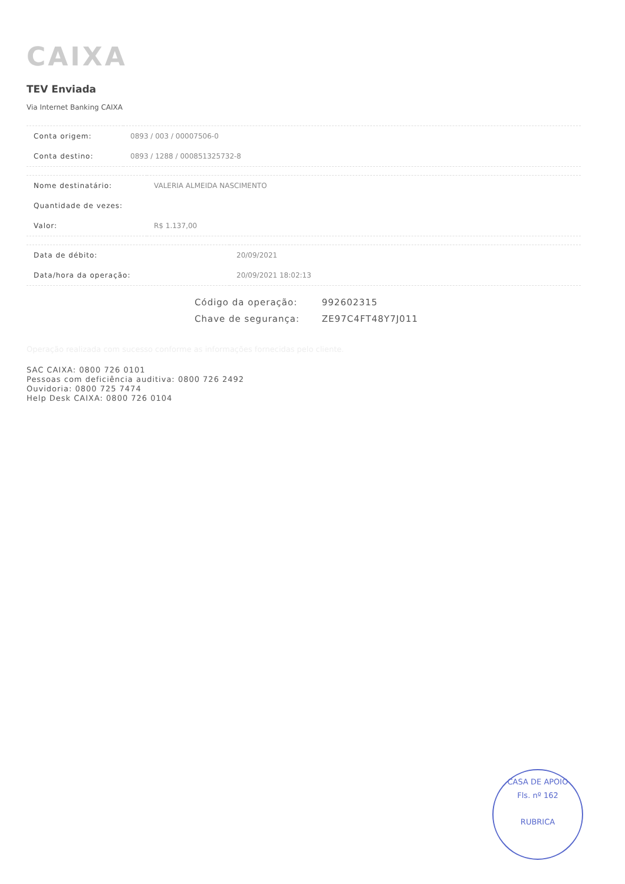CAIXA
TEV Enviada
Via Internet Banking CAIXA
| Conta origem: | 0893 / 003 / 00007506-0 |
| Conta destino: | 0893 / 1288 / 000851325732-8 |
| Nome destinatário: | VALERIA ALMEIDA NASCIMENTO |
| Quantidade de vezes: | |
| Valor: | R$ 1.137,00 |
| Data de débito: | 20/09/2021 |
| Data/hora da operação: | 20/09/2021 18:02:13 |
Código da operação: 992602315
Chave de segurança: ZE97C4FT48Y7J011
Operação realizada com sucesso conforme as informações fornecidas pelo cliente.
SAC CAIXA: 0800 726 0101
Pessoas com deficiência auditiva: 0800 726 2492
Ouvidoria: 0800 725 7474
Help Desk CAIXA: 0800 726 0104
CASA DE APOIO
Fls. nº 162
RUBRICA